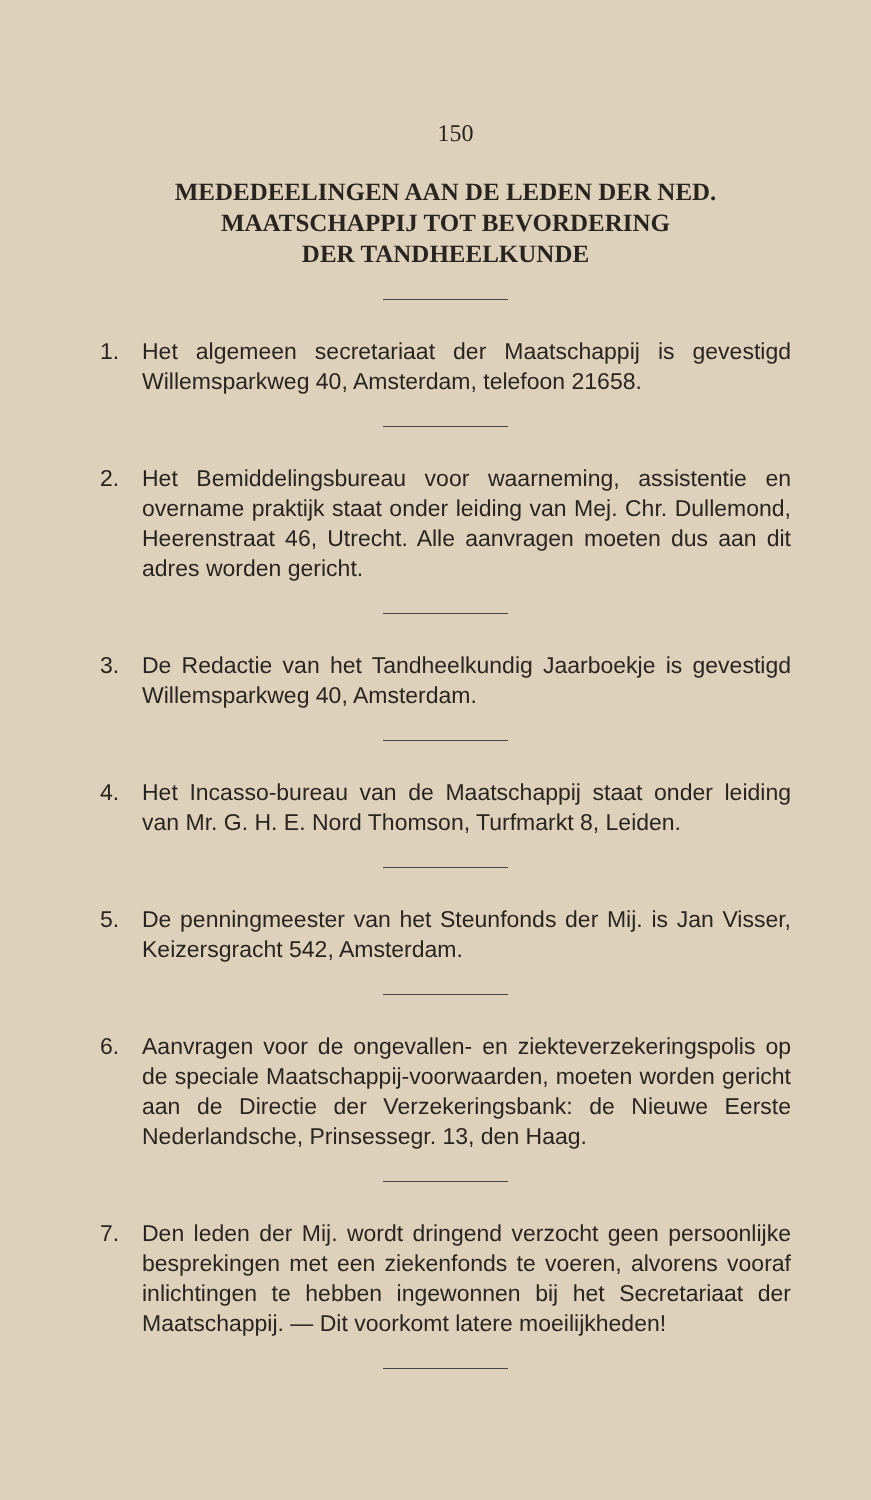150
MEDEDEELINGEN AAN DE LEDEN DER NED.
MAATSCHAPPIJ TOT BEVORDERING
DER TANDHEELKUNDE
1. Het algemeen secretariaat der Maatschappij is gevestigd Willemsparkweg 40, Amsterdam, telefoon 21658.
2. Het Bemiddelingsbureau voor waarneming, assistentie en overname praktijk staat onder leiding van Mej. Chr. Dullemond, Heerenstraat 46, Utrecht. Alle aanvragen moeten dus aan dit adres worden gericht.
3. De Redactie van het Tandheelkundig Jaarboekje is gevestigd Willemsparkweg 40, Amsterdam.
4. Het Incasso-bureau van de Maatschappij staat onder leiding van Mr. G. H. E. Nord Thomson, Turfmarkt 8, Leiden.
5. De penningmeester van het Steunfonds der Mij. is Jan Visser, Keizersgracht 542, Amsterdam.
6. Aanvragen voor de ongevallen- en ziekteverzekeringspolis op de speciale Maatschappij-voorwaarden, moeten worden gericht aan de Directie der Verzekeringsbank: de Nieuwe Eerste Nederlandsche, Prinsessegr. 13, den Haag.
7. Den leden der Mij. wordt dringend verzocht geen persoonlijke besprekingen met een ziekenfonds te voeren, alvorens vooraf inlichtingen te hebben ingewonnen bij het Secretariaat der Maatschappij. — Dit voorkomt latere moeilijkheden!